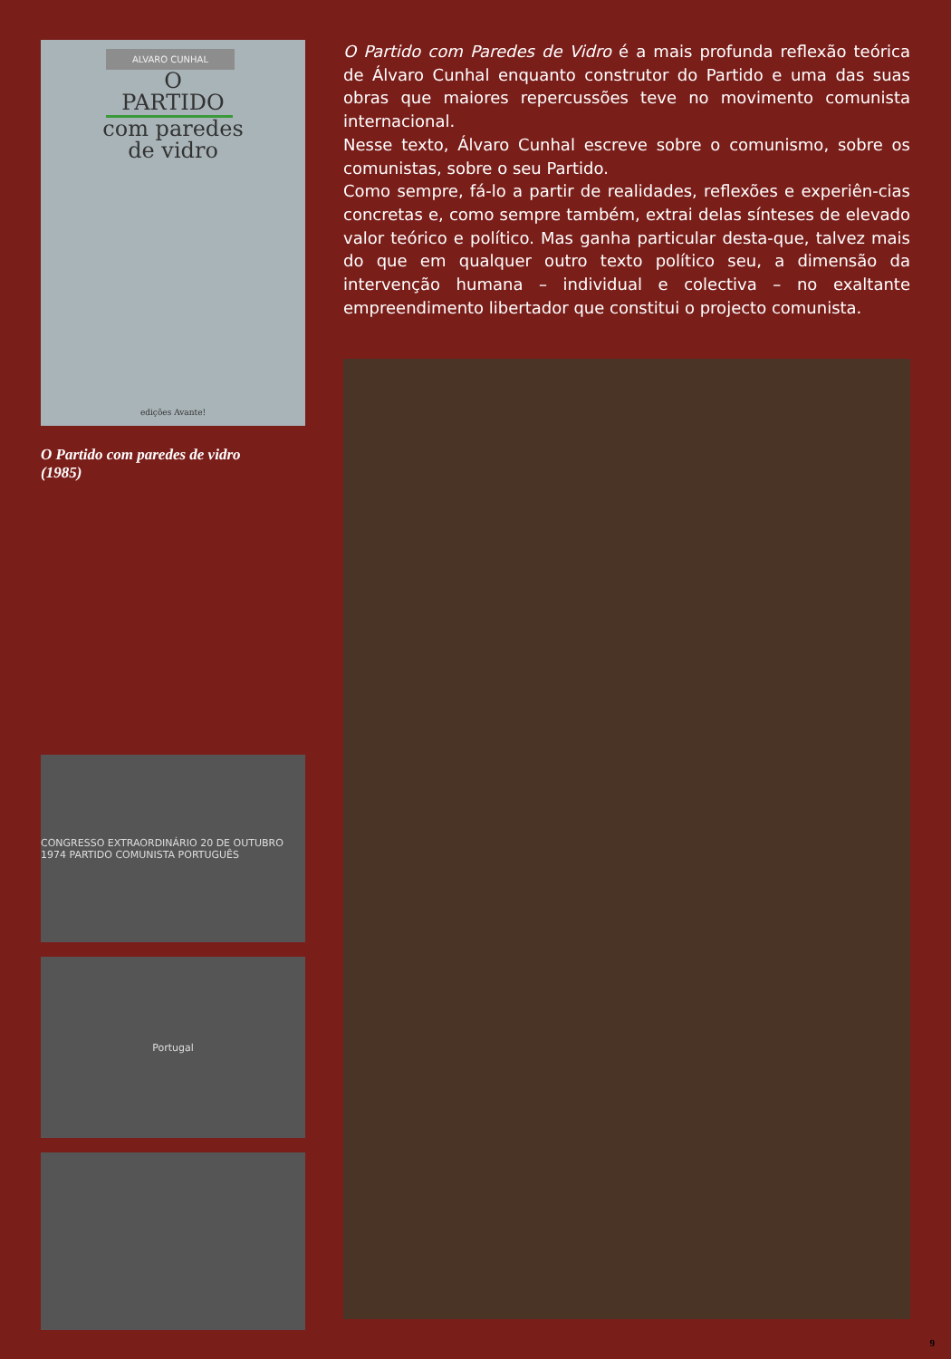ALVARO CUNHAL
O
PARTIDO
com paredes
de vidro
edições Avante!
O Partido com paredes de vidro
(1985)
CONGRESSO EXTRAORDINÁRIO 20 DE OUTUBRO 1974 PARTIDO COMUNISTA PORTUGUÊS
Portugal
O Partido com Paredes de Vidro é a mais profunda reflexão teórica de Álvaro Cunhal enquanto construtor do Partido e uma das suas obras que maiores repercussões teve no movimento comunista internacional.
Nesse texto, Álvaro Cunhal escreve sobre o comunismo, sobre os comunistas, sobre o seu Partido.
Como sempre, fá-lo a partir de realidades, reflexões e experiên-cias concretas e, como sempre também, extrai delas sínteses de elevado valor teórico e político. Mas ganha particular desta-que, talvez mais do que em qualquer outro texto político seu, a dimensão da intervenção humana – individual e colectiva – no exaltante empreendimento libertador que constitui o projecto comunista.
9